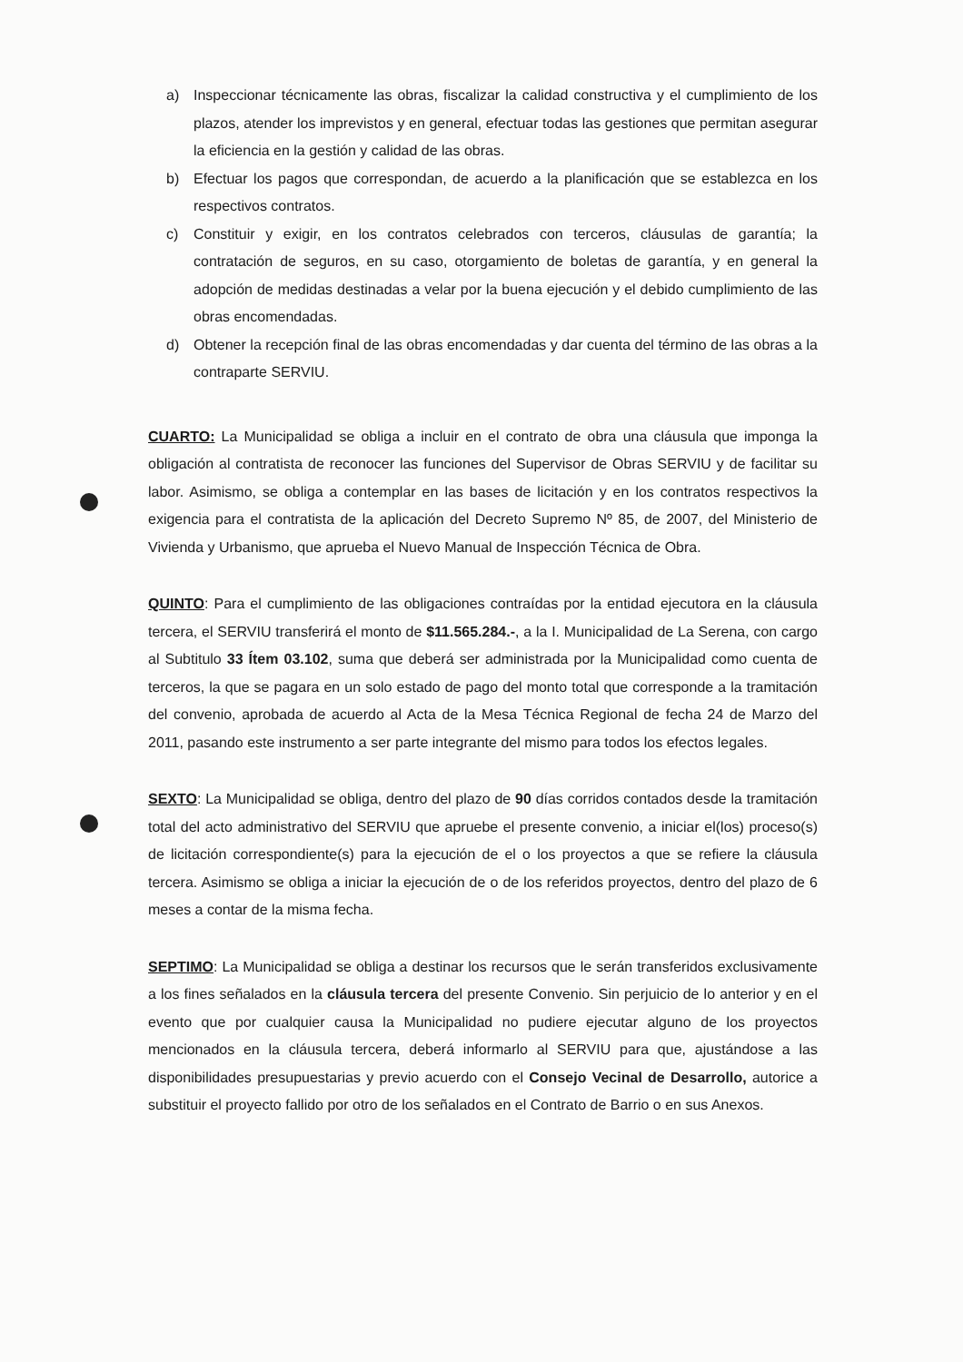a) Inspeccionar técnicamente las obras, fiscalizar la calidad constructiva y el cumplimiento de los plazos, atender los imprevistos y en general, efectuar todas las gestiones que permitan asegurar la eficiencia en la gestión y calidad de las obras.
b) Efectuar los pagos que correspondan, de acuerdo a la planificación que se establezca en los respectivos contratos.
c) Constituir y exigir, en los contratos celebrados con terceros, cláusulas de garantía; la contratación de seguros, en su caso, otorgamiento de boletas de garantía, y en general la adopción de medidas destinadas a velar por la buena ejecución y el debido cumplimiento de las obras encomendadas.
d) Obtener la recepción final de las obras encomendadas y dar cuenta del término de las obras a la contraparte SERVIU.
CUARTO: La Municipalidad se obliga a incluir en el contrato de obra una cláusula que imponga la obligación al contratista de reconocer las funciones del Supervisor de Obras SERVIU y de facilitar su labor. Asimismo, se obliga a contemplar en las bases de licitación y en los contratos respectivos la exigencia para el contratista de la aplicación del Decreto Supremo Nº 85, de 2007, del Ministerio de Vivienda y Urbanismo, que aprueba el Nuevo Manual de Inspección Técnica de Obra.
QUINTO: Para el cumplimiento de las obligaciones contraídas por la entidad ejecutora en la cláusula tercera, el SERVIU transferirá el monto de $11.565.284.-, a la I. Municipalidad de La Serena, con cargo al Subtitulo 33 Ítem 03.102, suma que deberá ser administrada por la Municipalidad como cuenta de terceros, la que se pagara en un solo estado de pago del monto total que corresponde a la tramitación del convenio, aprobada de acuerdo al Acta de la Mesa Técnica Regional de fecha 24 de Marzo del 2011, pasando este instrumento a ser parte integrante del mismo para todos los efectos legales.
SEXTO: La Municipalidad se obliga, dentro del plazo de 90 días corridos contados desde la tramitación total del acto administrativo del SERVIU que apruebe el presente convenio, a iniciar el(los) proceso(s) de licitación correspondiente(s) para la ejecución de el o los proyectos a que se refiere la cláusula tercera. Asimismo se obliga a iniciar la ejecución de o de los referidos proyectos, dentro del plazo de 6 meses a contar de la misma fecha.
SEPTIMO: La Municipalidad se obliga a destinar los recursos que le serán transferidos exclusivamente a los fines señalados en la cláusula tercera del presente Convenio. Sin perjuicio de lo anterior y en el evento que por cualquier causa la Municipalidad no pudiere ejecutar alguno de los proyectos mencionados en la cláusula tercera, deberá informarlo al SERVIU para que, ajustándose a las disponibilidades presupuestarias y previo acuerdo con el Consejo Vecinal de Desarrollo, autorice a substituir el proyecto fallido por otro de los señalados en el Contrato de Barrio o en sus Anexos.